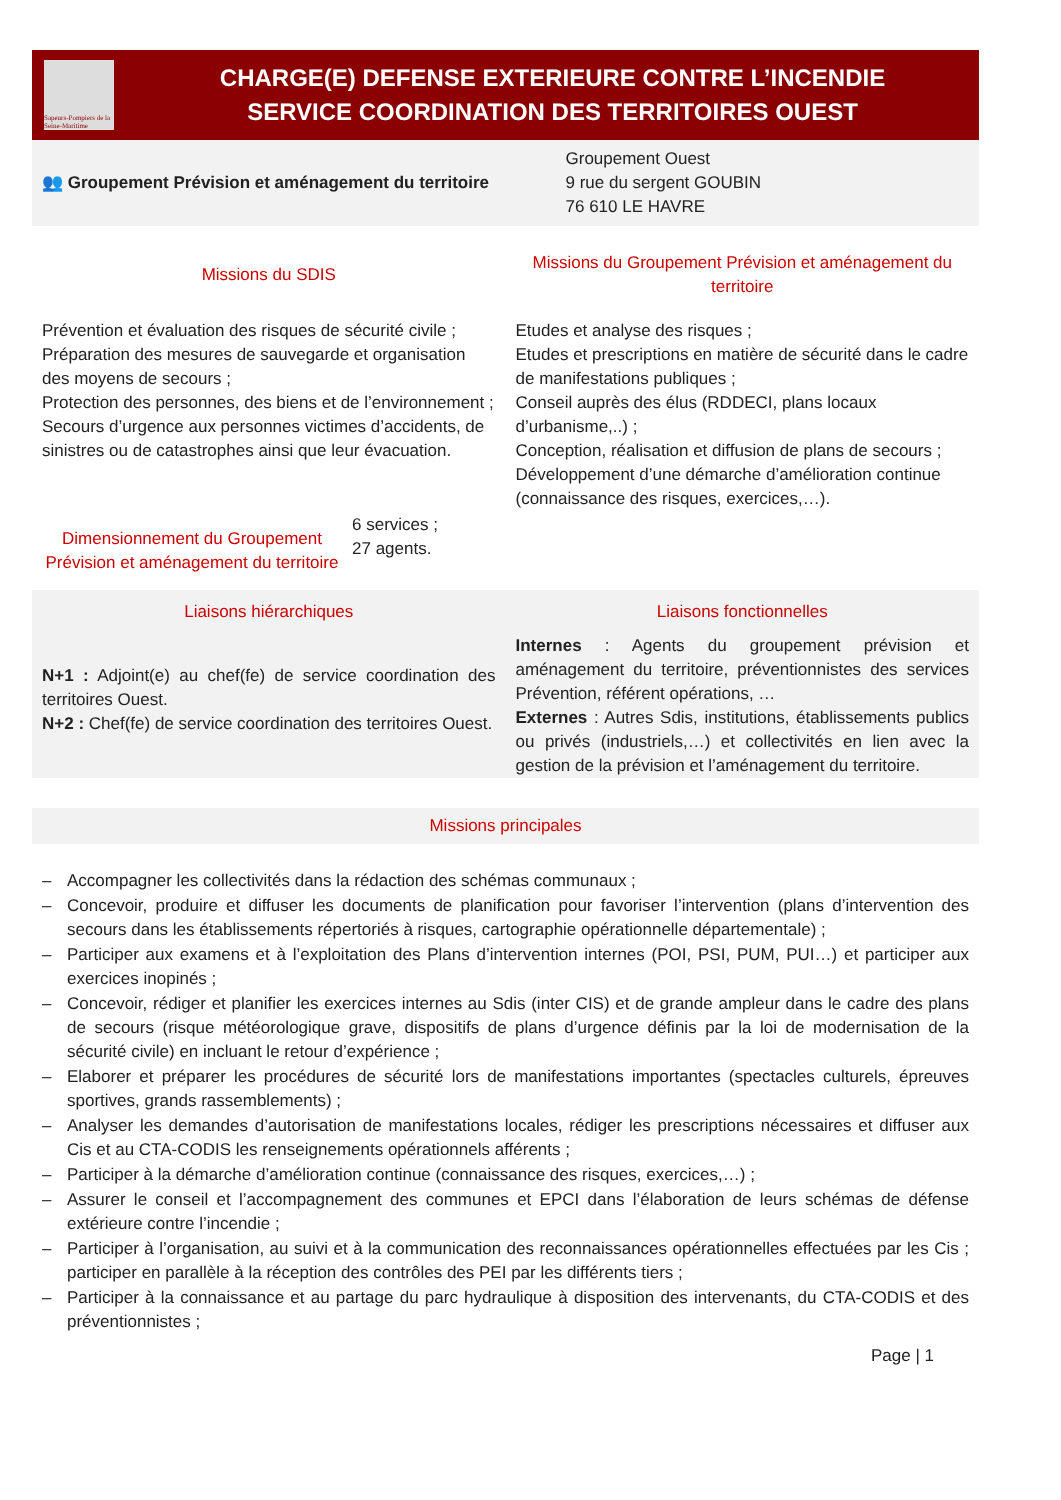Sapeurs-Pompiers de la Seine-Maritime
CHARGE(E) DEFENSE EXTERIEURE CONTRE L’INCENDIE
SERVICE COORDINATION DES TERRITOIRES OUEST
👥 Groupement Prévision et aménagement du territoire
Groupement Ouest
9 rue du sergent GOUBIN
76 610 LE HAVRE
Missions du SDIS
Missions du Groupement Prévision et aménagement du territoire
Prévention et évaluation des risques de sécurité civile ;
Préparation des mesures de sauvegarde et organisation des moyens de secours ;
Protection des personnes, des biens et de l’environnement ;
Secours d’urgence aux personnes victimes d’accidents, de sinistres ou de catastrophes ainsi que leur évacuation.
Dimensionnement du Groupement Prévision et aménagement du territoire
6 services ;
27 agents.
Etudes et analyse des risques ;
Etudes et prescriptions en matière de sécurité dans le cadre de manifestations publiques ;
Conseil auprès des élus (RDDECI, plans locaux d’urbanisme,..) ;
Conception, réalisation et diffusion de plans de secours ;
Développement d’une démarche d’amélioration continue (connaissance des risques, exercices,…).
Liaisons hiérarchiques
N+1 : Adjoint(e) au chef(fe) de service coordination des territoires Ouest.
N+2 : Chef(fe) de service coordination des territoires Ouest.
Liaisons fonctionnelles
Internes : Agents du groupement prévision et aménagement du territoire, préventionnistes des services Prévention, référent opérations, …
Externes : Autres Sdis, institutions, établissements publics ou privés (industriels,…) et collectivités en lien avec la gestion de la prévision et l’aménagement du territoire.
Missions principales
– Accompagner les collectivités dans la rédaction des schémas communaux ;
– Concevoir, produire et diffuser les documents de planification pour favoriser l’intervention (plans d’intervention des secours dans les établissements répertoriés à risques, cartographie opérationnelle départementale) ;
– Participer aux examens et à l’exploitation des Plans d’intervention internes (POI, PSI, PUM, PUI…) et participer aux exercices inopinés ;
– Concevoir, rédiger et planifier les exercices internes au Sdis (inter CIS) et de grande ampleur dans le cadre des plans de secours (risque météorologique grave, dispositifs de plans d’urgence définis par la loi de modernisation de la sécurité civile) en incluant le retour d’expérience ;
– Elaborer et préparer les procédures de sécurité lors de manifestations importantes (spectacles culturels, épreuves sportives, grands rassemblements) ;
– Analyser les demandes d’autorisation de manifestations locales, rédiger les prescriptions nécessaires et diffuser aux Cis et au CTA-CODIS les renseignements opérationnels afférents ;
– Participer à la démarche d’amélioration continue (connaissance des risques, exercices,…) ;
– Assurer le conseil et l’accompagnement des communes et EPCI dans l’élaboration de leurs schémas de défense extérieure contre l’incendie ;
– Participer à l’organisation, au suivi et à la communication des reconnaissances opérationnelles effectuées par les Cis ; participer en parallèle à la réception des contrôles des PEI par les différents tiers ;
– Participer à la connaissance et au partage du parc hydraulique à disposition des intervenants, du CTA-CODIS et des préventionnistes ;
Page | 1